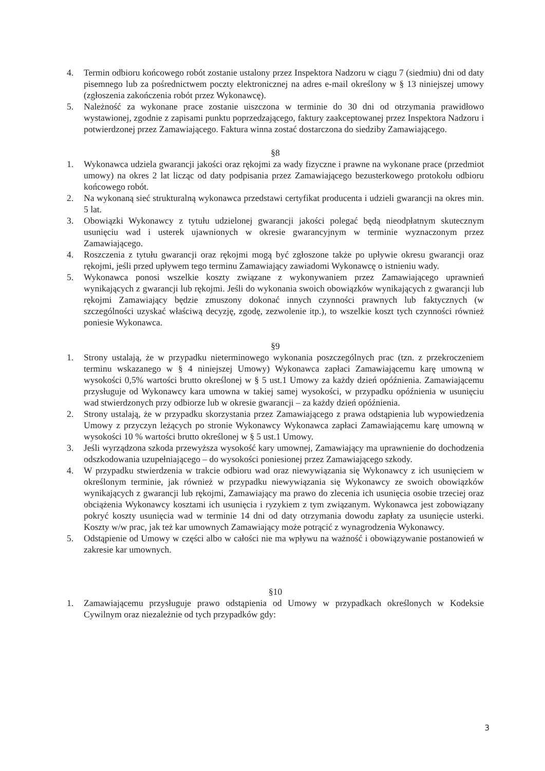4. Termin odbioru końcowego robót zostanie ustalony przez Inspektora Nadzoru w ciągu 7 (siedmiu) dni od daty pisemnego lub za pośrednictwem poczty elektronicznej na adres e-mail określony w § 13 niniejszej umowy (zgłoszenia zakończenia robót przez Wykonawcę).
5. Należność za wykonane prace zostanie uiszczona w terminie do 30 dni od otrzymania prawidłowo wystawionej, zgodnie z zapisami punktu poprzedzającego, faktury zaakceptowanej przez Inspektora Nadzoru i potwierdzonej przez Zamawiającego. Faktura winna zostać dostarczona do siedziby Zamawiającego.
§8
1. Wykonawca udziela gwarancji jakości oraz rękojmi za wady fizyczne i prawne na wykonane prace (przedmiot umowy) na okres 2 lat licząc od daty podpisania przez Zamawiającego bezusterkowego protokołu odbioru końcowego robót.
2. Na wykonaną sieć strukturalną wykonawca przedstawi certyfikat producenta i udzieli gwarancji na okres min. 5 lat.
3. Obowiązki Wykonawcy z tytułu udzielonej gwarancji jakości polegać będą nieodpłatnym skutecznym usunięciu wad i usterek ujawnionych w okresie gwarancyjnym w terminie wyznaczonym przez Zamawiającego.
4. Roszczenia z tytułu gwarancji oraz rękojmi mogą być zgłoszone także po upływie okresu gwarancji oraz rękojmi, jeśli przed upływem tego terminu Zamawiający zawiadomi Wykonawcę o istnieniu wady.
5. Wykonawca ponosi wszelkie koszty związane z wykonywaniem przez Zamawiającego uprawnień wynikających z gwarancji lub rękojmi. Jeśli do wykonania swoich obowiązków wynikających z gwarancji lub rękojmi Zamawiający będzie zmuszony dokonać innych czynności prawnych lub faktycznych (w szczególności uzyskać właściwą decyzję, zgodę, zezwolenie itp.), to wszelkie koszt tych czynności również poniesie Wykonawca.
§9
1. Strony ustalają, że w przypadku nieterminowego wykonania poszczególnych prac (tzn. z przekroczeniem terminu wskazanego w § 4 niniejszej Umowy) Wykonawca zapłaci Zamawiającemu karę umowną w wysokości 0,5% wartości brutto określonej w § 5 ust.1 Umowy za każdy dzień opóźnienia. Zamawiającemu przysługuje od Wykonawcy kara umowna w takiej samej wysokości, w przypadku opóźnienia w usunięciu wad stwierdzonych przy odbiorze lub w okresie gwarancji – za każdy dzień opóźnienia.
2. Strony ustalają, że w przypadku skorzystania przez Zamawiającego z prawa odstąpienia lub wypowiedzenia Umowy z przyczyn leżących po stronie Wykonawcy Wykonawca zapłaci Zamawiającemu karę umowną w wysokości 10 % wartości brutto określonej w § 5 ust.1 Umowy.
3. Jeśli wyrządzona szkoda przewyższa wysokość kary umownej, Zamawiający ma uprawnienie do dochodzenia odszkodowania uzupełniającego – do wysokości poniesionej przez Zamawiającego szkody.
4. W przypadku stwierdzenia w trakcie odbioru wad oraz niewywiązania się Wykonawcy z ich usunięciem w określonym terminie, jak również w przypadku niewywiązania się Wykonawcy ze swoich obowiązków wynikających z gwarancji lub rękojmi, Zamawiający ma prawo do zlecenia ich usunięcia osobie trzeciej oraz obciążenia Wykonawcy kosztami ich usunięcia i ryzykiem z tym związanym. Wykonawca jest zobowiązany pokryć koszty usunięcia wad w terminie 14 dni od daty otrzymania dowodu zapłaty za usunięcie usterki. Koszty w/w prac, jak też kar umownych Zamawiający może potrącić z wynagrodzenia Wykonawcy.
5. Odstąpienie od Umowy w części albo w całości nie ma wpływu na ważność i obowiązywanie postanowień w zakresie kar umownych.
§10
1. Zamawiającemu przysługuje prawo odstąpienia od Umowy w przypadkach określonych w Kodeksie Cywilnym oraz niezależnie od tych przypadków gdy:
3